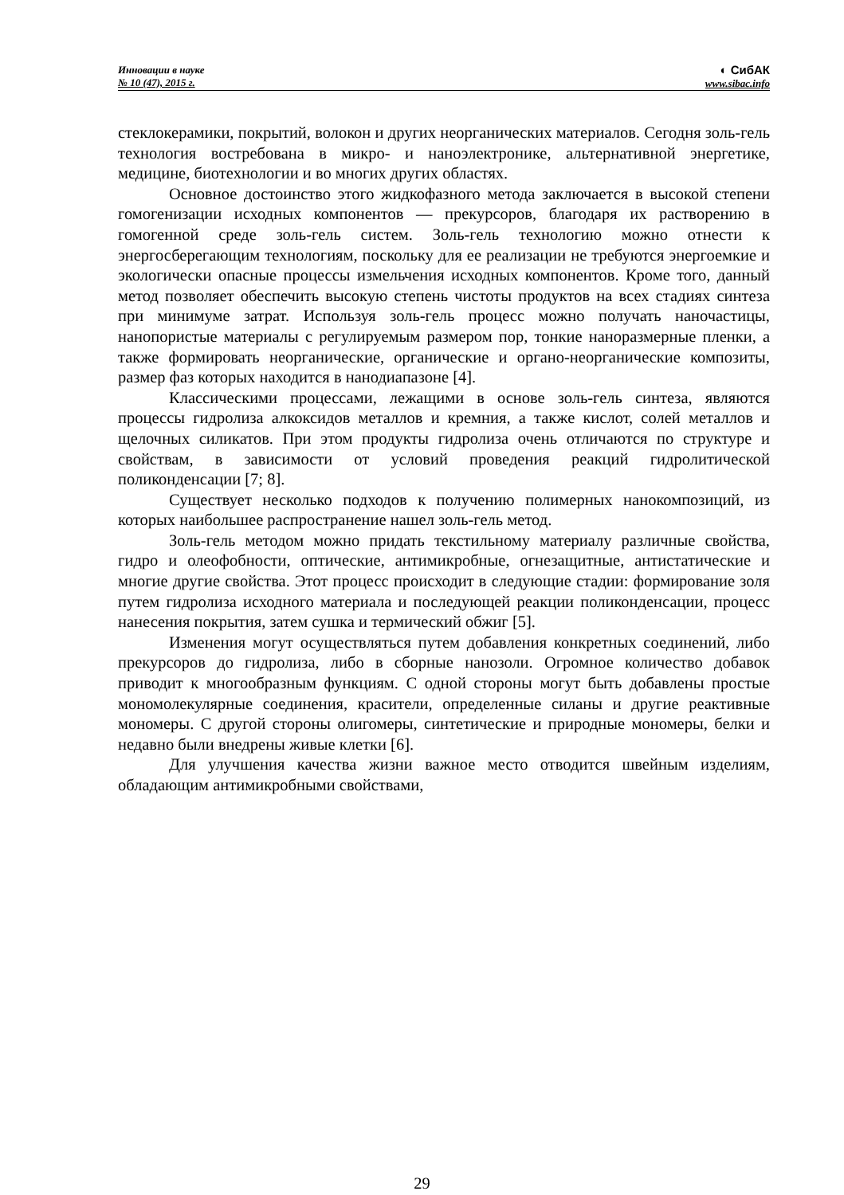Инновации в науке
№ 10 (47), 2015 г.
◐ СибАК
www.sibac.info
стеклокерамики, покрытий, волокон и других неорганических материалов. Сегодня золь-гель технология востребована в микро- и наноэлектронике, альтернативной энергетике, медицине, биотехнологии и во многих других областях.
Основное достоинство этого жидкофазного метода заключается в высокой степени гомогенизации исходных компонентов — прекурсоров, благодаря их растворению в гомогенной среде золь-гель систем. Золь-гель технологию можно отнести к энергосберегающим технологиям, поскольку для ее реализации не требуются энергоемкие и экологически опасные процессы измельчения исходных компонентов. Кроме того, данный метод позволяет обеспечить высокую степень чистоты продуктов на всех стадиях синтеза при минимуме затрат. Используя золь-гель процесс можно получать наночастицы, нанопористые материалы с регулируемым размером пор, тонкие наноразмерные пленки, а также формировать неорганические, органические и органо-неорганические композиты, размер фаз которых находится в нанодиапазоне [4].
Классическими процессами, лежащими в основе золь-гель синтеза, являются процессы гидролиза алкоксидов металлов и кремния, а также кислот, солей металлов и щелочных силикатов. При этом продукты гидролиза очень отличаются по структуре и свойствам, в зависимости от условий проведения реакций гидролитической поликонденсации [7; 8].
Существует несколько подходов к получению полимерных нанокомпозиций, из которых наибольшее распространение нашел золь-гель метод.
Золь-гель методом можно придать текстильному материалу различные свойства, гидро и олеофобности, оптические, антимикробные, огнезащитные, антистатические и многие другие свойства. Этот процесс происходит в следующие стадии: формирование золя путем гидролиза исходного материала и последующей реакции поликонденсации, процесс нанесения покрытия, затем сушка и термический обжиг [5].
Изменения могут осуществляться путем добавления конкретных соединений, либо прекурсоров до гидролиза, либо в сборные нанозоли. Огромное количество добавок приводит к многообразным функциям. С одной стороны могут быть добавлены простые мономолекулярные соединения, красители, определенные силаны и другие реактивные мономеры. С другой стороны олигомеры, синтетические и природные мономеры, белки и недавно были внедрены живые клетки [6].
Для улучшения качества жизни важное место отводится швейным изделиям, обладающим антимикробными свойствами,
29